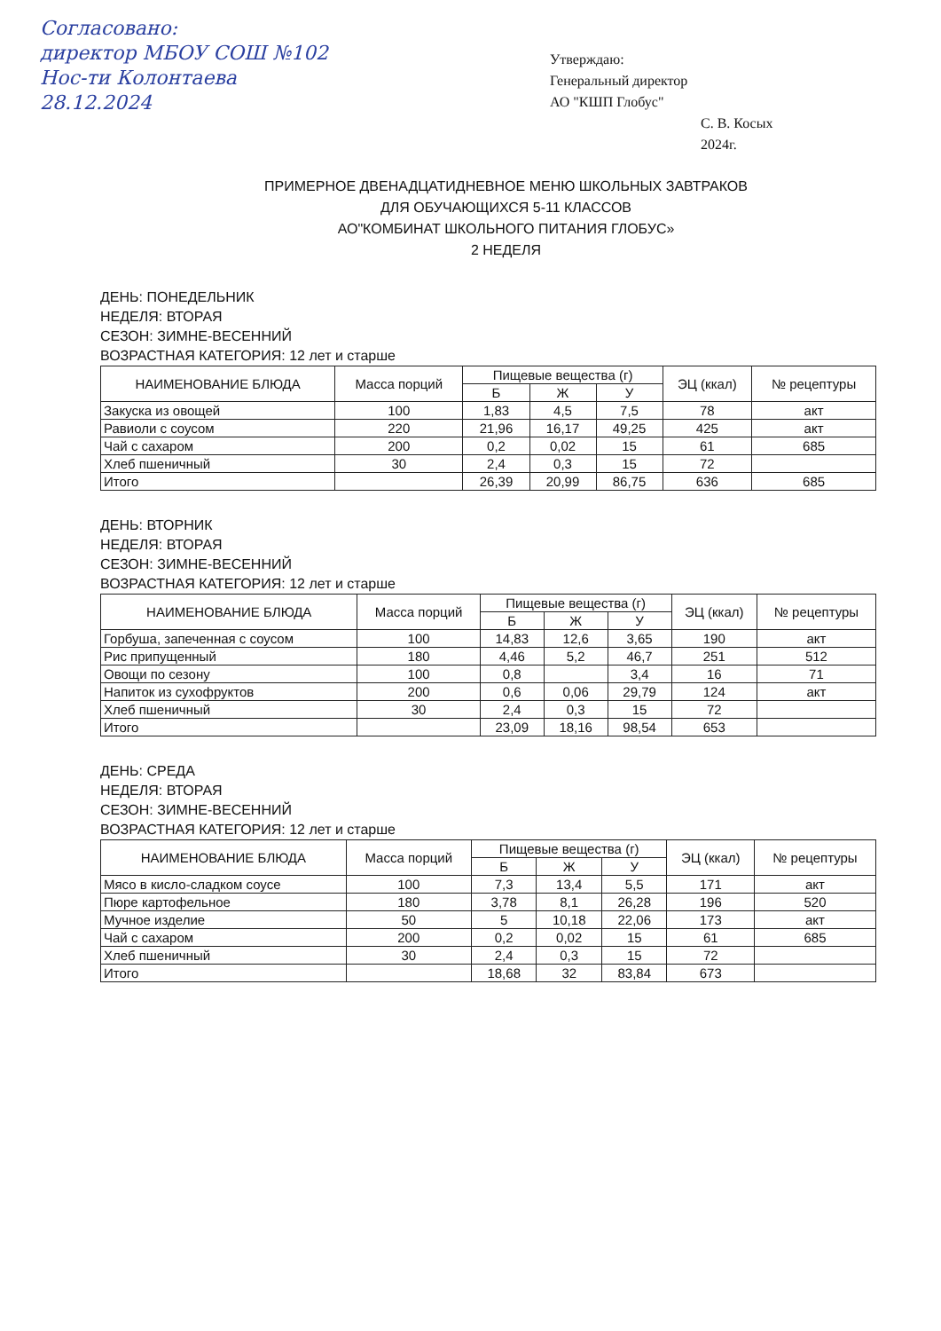Согласовано:
директор МБОУ СОШ №102
Нос-ти Колонтаева
28.12.2024
Утверждаю:
Генеральный директор
АО "КШП Глобус"
С. В. Косых
2024г.
ПРИМЕРНОЕ ДВЕНАДЦАТИДНЕВНОЕ МЕНЮ ШКОЛЬНЫХ ЗАВТРАКОВ
ДЛЯ ОБУЧАЮЩИХСЯ 5-11 КЛАССОВ
АО"КОМБИНАТ ШКОЛЬНОГО ПИТАНИЯ ГЛОБУС»
2 НЕДЕЛЯ
ДЕНЬ: ПОНЕДЕЛЬНИК
НЕДЕЛЯ: ВТОРАЯ
СЕЗОН: ЗИМНЕ-ВЕСЕННИЙ
ВОЗРАСТНАЯ КАТЕГОРИЯ: 12 лет и старше
| НАИМЕНОВАНИЕ БЛЮДА | Масса порций | Пищевые вещества (г) | | | ЭЦ (ккал) | № рецептуры |
| --- | --- | --- | --- | --- | --- | --- |
| | | Б | Ж | У | | |
| Закуска из овощей | 100 | 1,83 | 4,5 | 7,5 | 78 | акт |
| Равиоли с соусом | 220 | 21,96 | 16,17 | 49,25 | 425 | акт |
| Чай с сахаром | 200 | 0,2 | 0,02 | 15 | 61 | 685 |
| Хлеб пшеничный | 30 | 2,4 | 0,3 | 15 | 72 | |
| Итого | | 26,39 | 20,99 | 86,75 | 636 | 685 |
ДЕНЬ: ВТОРНИК
НЕДЕЛЯ: ВТОРАЯ
СЕЗОН: ЗИМНЕ-ВЕСЕННИЙ
ВОЗРАСТНАЯ КАТЕГОРИЯ: 12 лет и старше
| НАИМЕНОВАНИЕ БЛЮДА | Масса порций | Пищевые вещества (г) | | | ЭЦ (ккал) | № рецептуры |
| --- | --- | --- | --- | --- | --- | --- |
| | | Б | Ж | У | | |
| Горбуша, запеченная с соусом | 100 | 14,83 | 12,6 | 3,65 | 190 | акт |
| Рис припущенный | 180 | 4,46 | 5,2 | 46,7 | 251 | 512 |
| Овощи по сезону | 100 | 0,8 | | 3,4 | 16 | 71 |
| Напиток из сухофруктов | 200 | 0,6 | 0,06 | 29,79 | 124 | акт |
| Хлеб пшеничный | 30 | 2,4 | 0,3 | 15 | 72 | |
| Итого | | 23,09 | 18,16 | 98,54 | 653 | |
ДЕНЬ: СРЕДА
НЕДЕЛЯ: ВТОРАЯ
СЕЗОН: ЗИМНЕ-ВЕСЕННИЙ
ВОЗРАСТНАЯ КАТЕГОРИЯ: 12 лет и старше
| НАИМЕНОВАНИЕ БЛЮДА | Масса порций | Пищевые вещества (г) | | | ЭЦ (ккал) | № рецептуры |
| --- | --- | --- | --- | --- | --- | --- |
| | | Б | Ж | У | | |
| Мясо в кисло-сладком соусе | 100 | 7,3 | 13,4 | 5,5 | 171 | акт |
| Пюре картофельное | 180 | 3,78 | 8,1 | 26,28 | 196 | 520 |
| Мучное изделие | 50 | 5 | 10,18 | 22,06 | 173 | акт |
| Чай с сахаром | 200 | 0,2 | 0,02 | 15 | 61 | 685 |
| Хлеб пшеничный | 30 | 2,4 | 0,3 | 15 | 72 | |
| Итого | | 18,68 | 32 | 83,84 | 673 | |